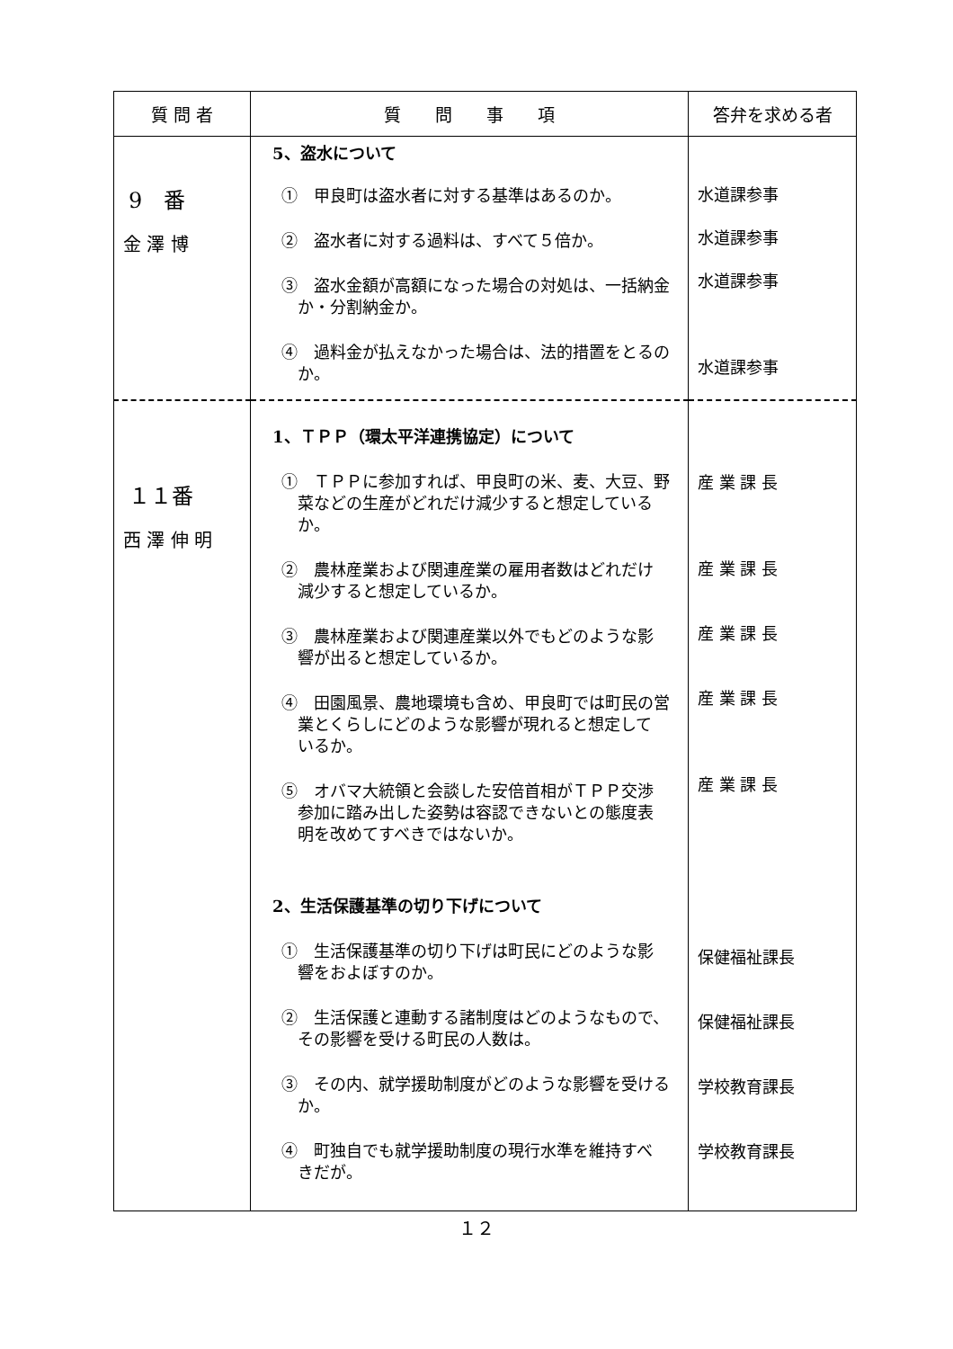| 質 問 者 | 質 問 事 項 | 答弁を求める者 |
| --- | --- | --- |
| 9 番 金 澤 博 | 5、盗水について ① 甲良町は盗水者に対する基準はあるのか。 ② 盗水者に対する過料は、すべて５倍か。 ③ 盗水金額が高額になった場合の対処は、一括納金 か・分割納金か。 ④ 過料金が払えなかった場合は、法的措置をとるの か。 | 水道課参事 水道課参事 水道課参事 水道課参事 |
| １１番 西 澤 伸 明 | 1、ＴＰＰ（環太平洋連携協定）について ① ＴＰＰに参加すれば、甲良町の米、麦、大豆、野 菜などの生産がどれだけ減少すると想定している か。 ② 農林産業および関連産業の雇用者数はどれだけ 減少すると想定しているか。 ③ 農林産業および関連産業以外でもどのような影 響が出ると想定しているか。 ④ 田園風景、農地環境も含め、甲良町では町民の営 業とくらしにどのような影響が現れると想定して いるか。 ⑤ オバマ大統領と会談した安倍首相がＴＰＰ交渉 参加に踏み出した姿勢は容認できないとの態度表 明を改めてすべきではないか。 2、生活保護基準の切り下げについて ① 生活保護基準の切り下げは町民にどのような影 響をおよぼすのか。 ② 生活保護と連動する諸制度はどのようなもので、 その影響を受ける町民の人数は。 ③ その内、就学援助制度がどのような影響を受ける か。 ④ 町独自でも就学援助制度の現行水準を維持すべ きだが。 | 産 業 課 長 産 業 課 長 産 業 課 長 産 業 課 長 産 業 課 長 保健福祉課長 保健福祉課長 学校教育課長 学校教育課長 |
１２